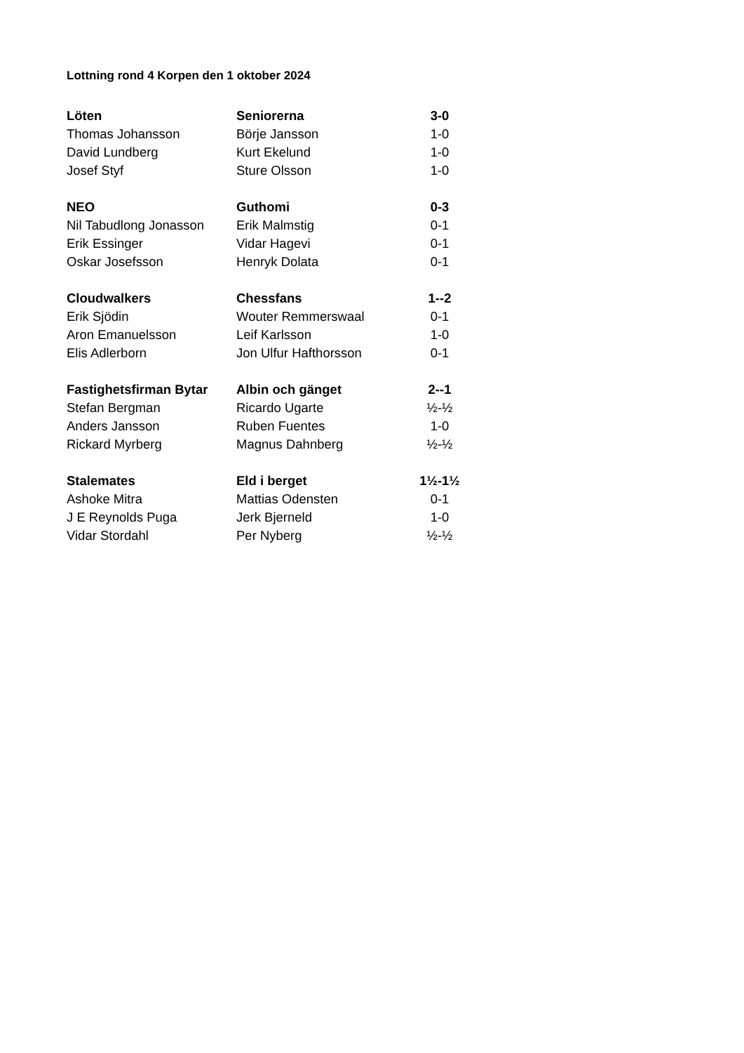Lottning rond 4 Korpen den 1 oktober 2024
| Löten | Seniorerna | 3-0 |
| --- | --- | --- |
| Thomas Johansson | Börje Jansson | 1-0 |
| David Lundberg | Kurt Ekelund | 1-0 |
| Josef Styf | Sture Olsson | 1-0 |
| NEO | Guthomi | 0-3 |
| Nil Tabudlong Jonasson | Erik Malmstig | 0-1 |
| Erik Essinger | Vidar Hagevi | 0-1 |
| Oskar Josefsson | Henryk Dolata | 0-1 |
| Cloudwalkers | Chessfans | 1--2 |
| Erik Sjödin | Wouter Remmerswaal | 0-1 |
| Aron Emanuelsson | Leif Karlsson | 1-0 |
| Elis Adlerborn | Jon Ulfur Hafthorsson | 0-1 |
| Fastighetsfirman Bytar | Albin och gänget | 2--1 |
| Stefan Bergman | Ricardo Ugarte | ½-½ |
| Anders Jansson | Ruben Fuentes | 1-0 |
| Rickard Myrberg | Magnus Dahnberg | ½-½ |
| Stalemates | Eld i berget | 1½-1½ |
| Ashoke Mitra | Mattias Odensten | 0-1 |
| J E Reynolds Puga | Jerk Bjerneld | 1-0 |
| Vidar Stordahl | Per Nyberg | ½-½ |